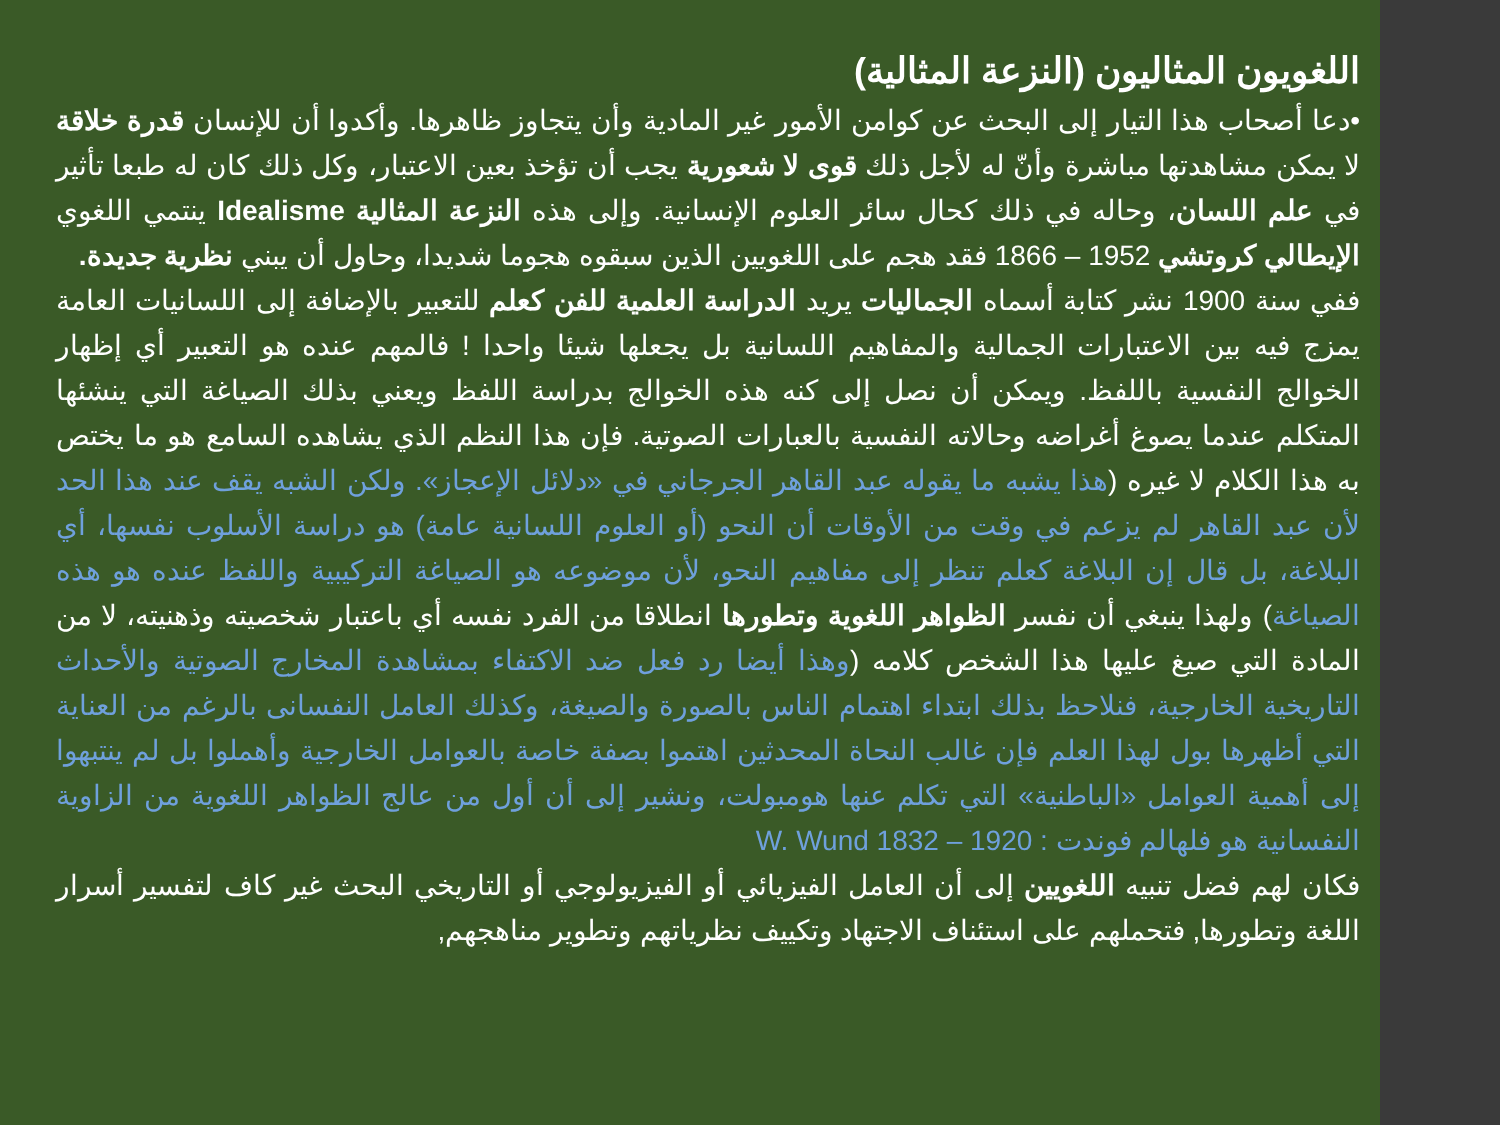اللغويون المثاليون (النزعة المثالية)
•دعا أصحاب هذا التيار إلى البحث عن كوامن الأمور غير المادية وأن يتجاوز ظاهرها. وأكدوا أن للإنسان قدرة خلاقة لا يمكن مشاهدتها مباشرة وأنّ له لأجل ذلك قوى لا شعورية يجب أن تؤخذ بعين الاعتبار، وكل ذلك كان له طبعا تأثير في علم اللسان، وحاله في ذلك كحال سائر العلوم الإنسانية. وإلى هذه النزعة المثالية Idealisme ينتمي اللغوي الإيطالي كروتشي 1952 – 1866 فقد هجم على اللغويين الذين سبقوه هجوما شديدا، وحاول أن يبني نظرية جديدة.
ففي سنة 1900 نشر كتابة أسماه الجماليات يريد الدراسة العلمية للفن كعلم للتعبير بالإضافة إلى اللسانيات العامة يمزج فيه بين الاعتبارات الجمالية والمفاهيم اللسانية بل يجعلها شيئا واحدا ! فالمهم عنده هو التعبير أي إظهار الخوالج النفسية باللفظ. ويمكن أن نصل إلى كنه هذه الخوالج بدراسة اللفظ ويعني بذلك الصياغة التي ينشئها المتكلم عندما يصوغ أغراضه وحالاته النفسية بالعبارات الصوتية. فإن هذا النظم الذي يشاهده السامع هو ما يختص به هذا الكلام لا غيره (هذا يشبه ما يقوله عبد القاهر الجرجاني في «دلائل الإعجاز». ولكن الشبه يقف عند هذا الحد لأن عبد القاهر لم يزعم في وقت من الأوقات أن النحو (أو العلوم اللسانية عامة) هو دراسة الأسلوب نفسها، أي البلاغة، بل قال إن البلاغة كعلم تنظر إلى مفاهيم النحو، لأن موضوعه هو الصياغة التركيبية واللفظ عنده هو هذه الصياغة) ولهذا ينبغي أن نفسر الظواهر اللغوية وتطورها انطلاقا من الفرد نفسه أي باعتبار شخصيته وذهنيته، لا من المادة التي صيغ عليها هذا الشخص كلامه (وهذا أيضا رد فعل ضد الاكتفاء بمشاهدة المخارج الصوتية والأحداث التاريخية الخارجية، فنلاحظ بذلك ابتداء اهتمام الناس بالصورة والصيغة، وكذلك العامل النفسانى بالرغم من العناية التي أظهرها بول لهذا العلم فإن غالب النحاة المحدثين اهتموا بصفة خاصة بالعوامل الخارجية وأهملوا بل لم ينتبهوا إلى أهمية العوامل «الباطنية» التي تكلم عنها هومبولت، ونشير إلى أن أول من عالج الظواهر اللغوية من الزاوية النفسانية هو فلهالم فوندت : W. Wund 1832 – 1920
فكان لهم فضل تنبيه اللغويين إلى أن العامل الفيزيائي أو الفيزيولوجي أو التاريخي البحث غير كاف لتفسير أسرار اللغة وتطورها, فتحملهم على استئناف الاجتهاد وتكييف نظرياتهم وتطوير مناهجهم,